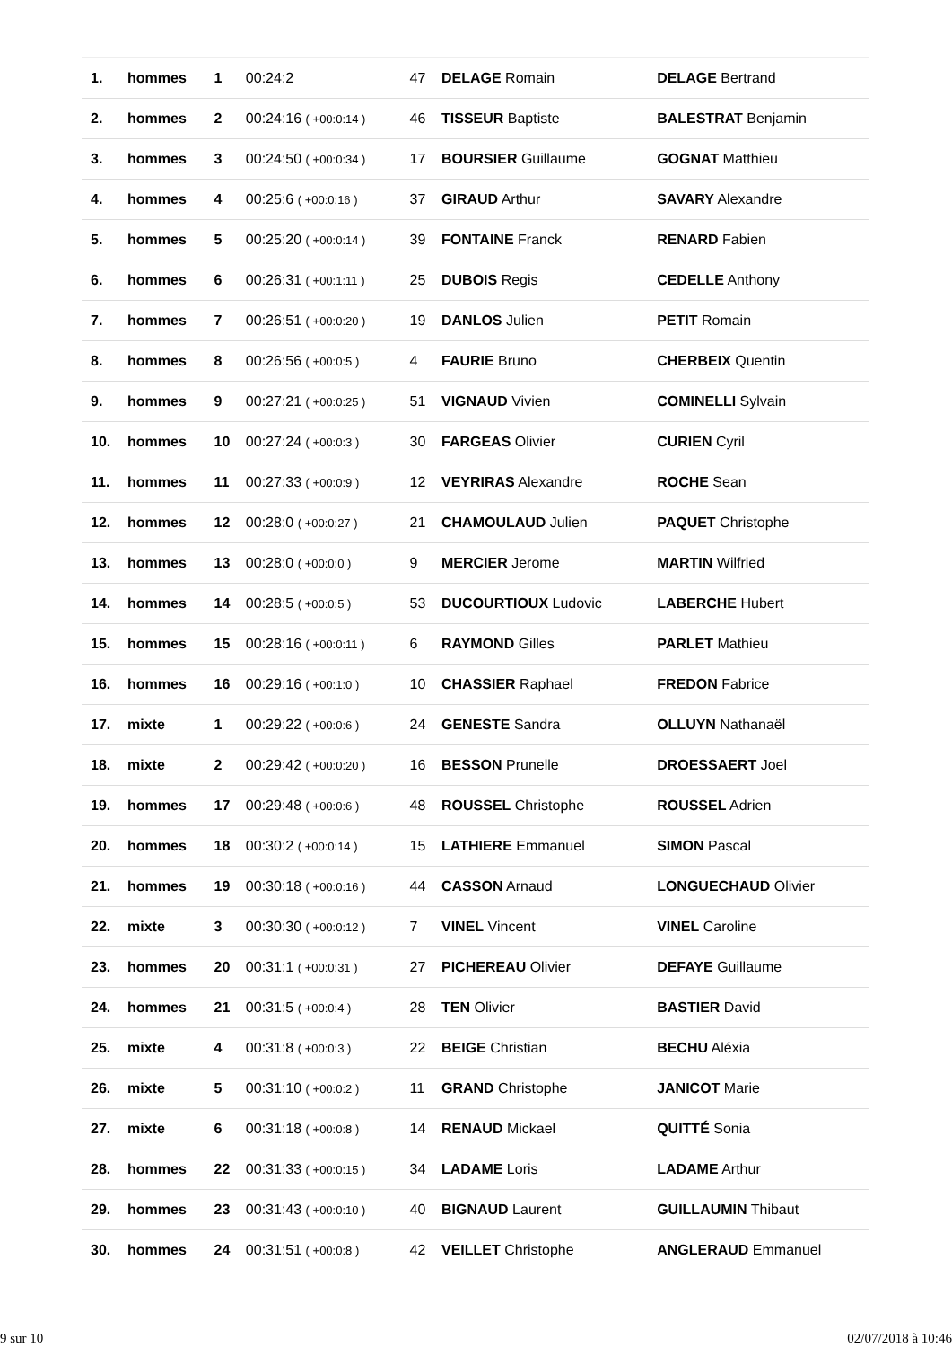| 1. | hommes | 1 | 00:24:2 | 47 | DELAGE Romain | DELAGE Bertrand |
| 2. | hommes | 2 | 00:24:16 ( +00:0:14 ) | 46 | TISSEUR Baptiste | BALESTRAT Benjamin |
| 3. | hommes | 3 | 00:24:50 ( +00:0:34 ) | 17 | BOURSIER Guillaume | GOGNAT Matthieu |
| 4. | hommes | 4 | 00:25:6 ( +00:0:16 ) | 37 | GIRAUD Arthur | SAVARY Alexandre |
| 5. | hommes | 5 | 00:25:20 ( +00:0:14 ) | 39 | FONTAINE Franck | RENARD Fabien |
| 6. | hommes | 6 | 00:26:31 ( +00:1:11 ) | 25 | DUBOIS Regis | CEDELLE Anthony |
| 7. | hommes | 7 | 00:26:51 ( +00:0:20 ) | 19 | DANLOS Julien | PETIT Romain |
| 8. | hommes | 8 | 00:26:56 ( +00:0:5 ) | 4 | FAURIE Bruno | CHERBEIX Quentin |
| 9. | hommes | 9 | 00:27:21 ( +00:0:25 ) | 51 | VIGNAUD Vivien | COMINELLI Sylvain |
| 10. | hommes | 10 | 00:27:24 ( +00:0:3 ) | 30 | FARGEAS Olivier | CURIEN Cyril |
| 11. | hommes | 11 | 00:27:33 ( +00:0:9 ) | 12 | VEYRIRAS Alexandre | ROCHE Sean |
| 12. | hommes | 12 | 00:28:0 ( +00:0:27 ) | 21 | CHAMOULAUD Julien | PAQUET Christophe |
| 13. | hommes | 13 | 00:28:0 ( +00:0:0 ) | 9 | MERCIER Jerome | MARTIN Wilfried |
| 14. | hommes | 14 | 00:28:5 ( +00:0:5 ) | 53 | DUCOURTIOUX Ludovic | LABERCHE Hubert |
| 15. | hommes | 15 | 00:28:16 ( +00:0:11 ) | 6 | RAYMOND Gilles | PARLET Mathieu |
| 16. | hommes | 16 | 00:29:16 ( +00:1:0 ) | 10 | CHASSIER Raphael | FREDON Fabrice |
| 17. | mixte | 1 | 00:29:22 ( +00:0:6 ) | 24 | GENESTE Sandra | OLLUYN Nathanaël |
| 18. | mixte | 2 | 00:29:42 ( +00:0:20 ) | 16 | BESSON Prunelle | DROESSAERT Joel |
| 19. | hommes | 17 | 00:29:48 ( +00:0:6 ) | 48 | ROUSSEL Christophe | ROUSSEL Adrien |
| 20. | hommes | 18 | 00:30:2 ( +00:0:14 ) | 15 | LATHIERE Emmanuel | SIMON Pascal |
| 21. | hommes | 19 | 00:30:18 ( +00:0:16 ) | 44 | CASSON Arnaud | LONGUECHAUD Olivier |
| 22. | mixte | 3 | 00:30:30 ( +00:0:12 ) | 7 | VINEL Vincent | VINEL Caroline |
| 23. | hommes | 20 | 00:31:1 ( +00:0:31 ) | 27 | PICHEREAU Olivier | DEFAYE Guillaume |
| 24. | hommes | 21 | 00:31:5 ( +00:0:4 ) | 28 | TEN Olivier | BASTIER David |
| 25. | mixte | 4 | 00:31:8 ( +00:0:3 ) | 22 | BEIGE Christian | BECHU Aléxia |
| 26. | mixte | 5 | 00:31:10 ( +00:0:2 ) | 11 | GRAND Christophe | JANICOT Marie |
| 27. | mixte | 6 | 00:31:18 ( +00:0:8 ) | 14 | RENAUD Mickael | QUITTÉ Sonia |
| 28. | hommes | 22 | 00:31:33 ( +00:0:15 ) | 34 | LADAME Loris | LADAME Arthur |
| 29. | hommes | 23 | 00:31:43 ( +00:0:10 ) | 40 | BIGNAUD Laurent | GUILLAUMIN Thibaut |
| 30. | hommes | 24 | 00:31:51 ( +00:0:8 ) | 42 | VEILLET Christophe | ANGLERAUD Emmanuel |
9 sur 10 02/07/2018 à 10:46